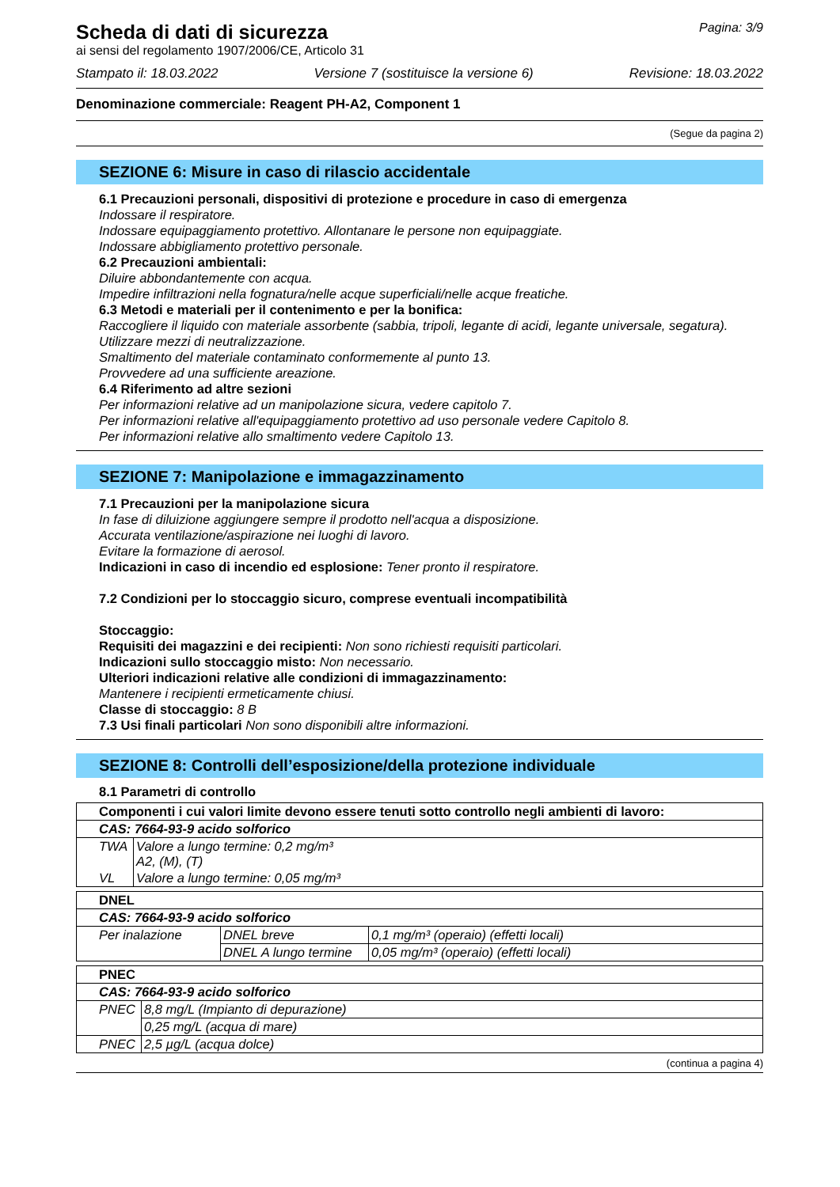Pagina: 3/9
Scheda di dati di sicurezza
ai sensi del regolamento 1907/2006/CE, Articolo 31
Stampato il: 18.03.2022 Versione 7 (sostituisce la versione 6) Revisione: 18.03.2022
Denominazione commerciale: Reagent PH-A2, Component 1
(Segue da pagina 2)
SEZIONE 6: Misure in caso di rilascio accidentale
6.1 Precauzioni personali, dispositivi di protezione e procedure in caso di emergenza
Indossare il respiratore.
Indossare equipaggiamento protettivo. Allontanare le persone non equipaggiate.
Indossare abbigliamento protettivo personale.
6.2 Precauzioni ambientali:
Diluire abbondantemente con acqua.
Impedire infiltrazioni nella fognatura/nelle acque superficiali/nelle acque freatiche.
6.3 Metodi e materiali per il contenimento e per la bonifica:
Raccogliere il liquido con materiale assorbente (sabbia, tripoli, legante di acidi, legante universale, segatura).
Utilizzare mezzi di neutralizzazione.
Smaltimento del materiale contaminato conformemente al punto 13.
Provvedere ad una sufficiente areazione.
6.4 Riferimento ad altre sezioni
Per informazioni relative ad un manipolazione sicura, vedere capitolo 7.
Per informazioni relative all'equipaggiamento protettivo ad uso personale vedere Capitolo 8.
Per informazioni relative allo smaltimento vedere Capitolo 13.
SEZIONE 7: Manipolazione e immagazzinamento
7.1 Precauzioni per la manipolazione sicura
In fase di diluizione aggiungere sempre il prodotto nell'acqua a disposizione.
Accurata ventilazione/aspirazione nei luoghi di lavoro.
Evitare la formazione di aerosol.
Indicazioni in caso di incendio ed esplosione: Tener pronto il respiratore.
7.2 Condizioni per lo stoccaggio sicuro, comprese eventuali incompatibilità
Stoccaggio:
Requisiti dei magazzini e dei recipienti: Non sono richiesti requisiti particolari.
Indicazioni sullo stoccaggio misto: Non necessario.
Ulteriori indicazioni relative alle condizioni di immagazzinamento:
Mantenere i recipienti ermeticamente chiusi.
Classe di stoccaggio: 8 B
7.3 Usi finali particolari Non sono disponibili altre informazioni.
SEZIONE 8: Controlli dell’esposizione/della protezione individuale
8.1 Parametri di controllo
| Componenti i cui valori limite devono essere tenuti sotto controllo negli ambienti di lavoro: | |
| CAS: 7664-93-9 acido solforico | |
| TWA | Valore a lungo termine: 0,2 mg/m³ A2, (M), (T) |
| VL | Valore a lungo termine: 0,05 mg/m³ |
| DNEL | | |
| CAS: 7664-93-9 acido solforico | | |
| Per inalazione | DNEL breve | 0,1 mg/m³ (operaio) (effetti locali) |
| | DNEL A lungo termine | 0,05 mg/m³ (operaio) (effetti locali) |
| PNEC | |
| CAS: 7664-93-9 acido solforico | |
| PNEC | 8,8 mg/L (Impianto di depurazione) |
| | 0,25 mg/L (acqua di mare) |
| PNEC | 2,5 µg/L (acqua dolce) |
(continua a pagina 4)